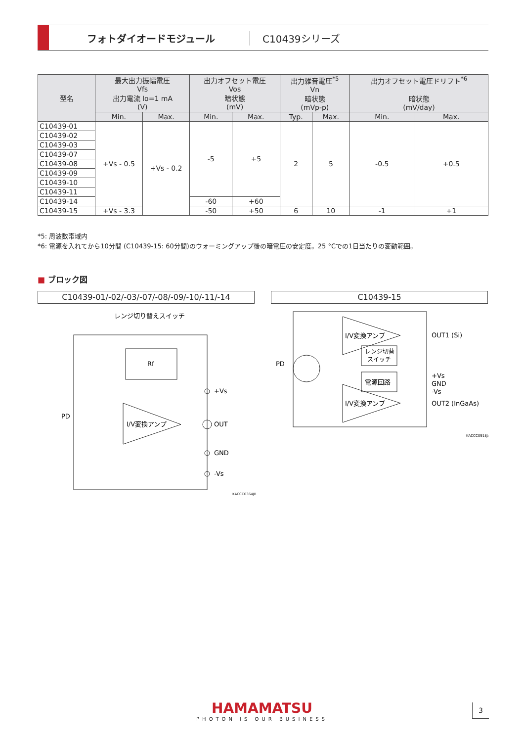フォトダイオードモジュール C10439シリーズ
| 型名 | 最大出力振幅電圧 Vfs 出力電流 Io=1 mA (V) | | 出力オフセット電圧 Vos 暗状態 (mV) | | 出力雑音電圧<sup>*5</sup> Vn 暗状態 (mVp-p) | | 出力オフセット電圧ドリフト<sup>*6</sup> 暗状態 (mV/day) | |
| --- | --- | --- | --- | --- | --- | --- | --- | --- |
| | Min. | Max. | Min. | Max. | Typ. | Max. | Min. | Max. |
| C10439-01 | +Vs - 0.5 | +Vs - 0.2 | -5 | +5 | 2 | 5 | -0.5 | +0.5 |
| C10439-02 | | | | | | | | |
| C10439-03 | | | | | | | | |
| C10439-07 | | | | | | | | |
| C10439-08 | | | | | | | | |
| C10439-09 | | | | | | | | |
| C10439-10 | | | | | | | | |
| C10439-11 | | | | | | | | |
| C10439-14 | | | -60 | +60 | | | | |
| C10439-15 | +Vs - 3.3 | | -50 | +50 | 6 | 10 | -1 | +1 |
*5: 周波数帯域内
*6: 電源を入れてから10分間 (C10439-15: 60分間)のウォーミングアップ後の暗電圧の安定度。25 °Cでの1日当たりの変動範囲。
■ ブロック図
C10439-01/-02/-03/-07/-08/-09/-10/-11/-14 C10439-15
レンジ切り替えスイッチ
Rf
I/V変換アンプ
+Vs
OUT
GND
-Vs
PD
I/V変換アンプ
I/V変換アンプ
レンジ切替
スイッチ
電源回路
OUT1 (Si)
+Vs
GND
-Vs
OUT2 (InGaAs)
PD
KACCC0918JA
KACCC0364JB
HAMAMATSU
PHOTON IS OUR BUSINESS
3